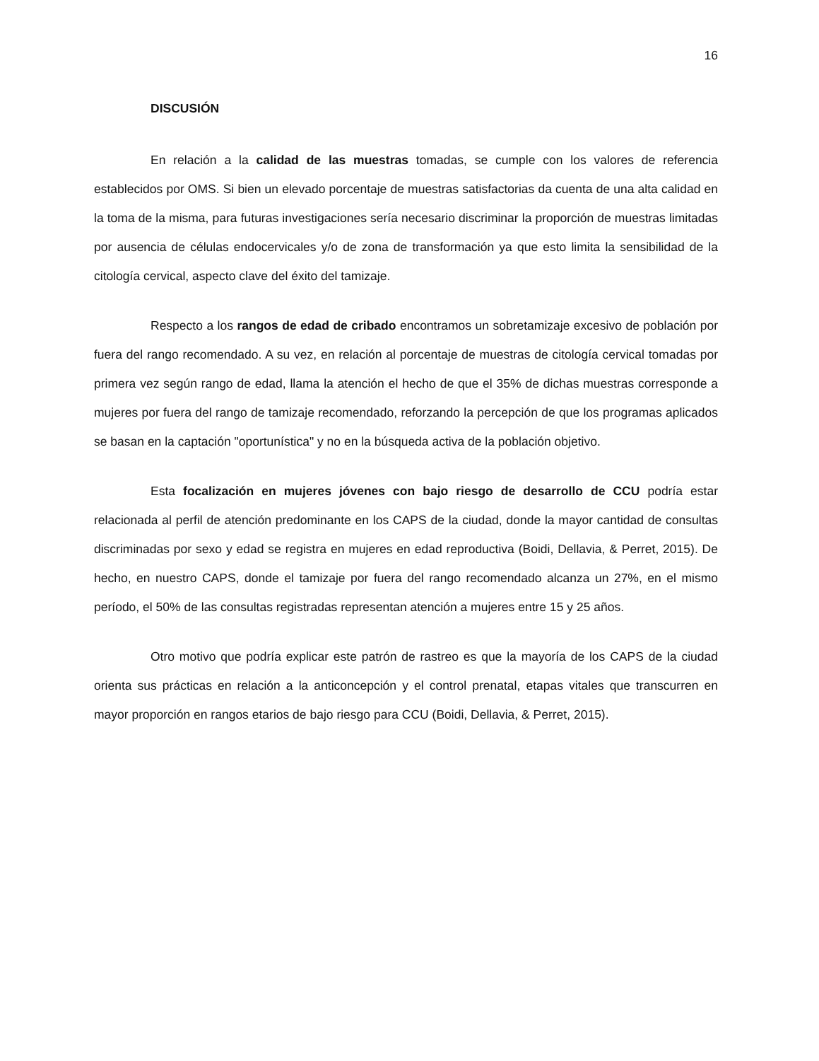16
DISCUSIÓN
En relación a la calidad de las muestras tomadas, se cumple con los valores de referencia establecidos por OMS. Si bien un elevado porcentaje de muestras satisfactorias da cuenta de una alta calidad en la toma de la misma, para futuras investigaciones sería necesario discriminar la proporción de muestras limitadas por ausencia de células endocervicales y/o de zona de transformación ya que esto limita la sensibilidad de la citología cervical, aspecto clave del éxito del tamizaje.
Respecto a los rangos de edad de cribado encontramos un sobretamizaje excesivo de población por fuera del rango recomendado. A su vez, en relación al porcentaje de muestras de citología cervical tomadas por primera vez según rango de edad, llama la atención el hecho de que el 35% de dichas muestras corresponde a mujeres por fuera del rango de tamizaje recomendado, reforzando la percepción de que los programas aplicados se basan en la captación "oportunística" y no en la búsqueda activa de la población objetivo.
Esta focalización en mujeres jóvenes con bajo riesgo de desarrollo de CCU podría estar relacionada al perfil de atención predominante en los CAPS de la ciudad, donde la mayor cantidad de consultas discriminadas por sexo y edad se registra en mujeres en edad reproductiva (Boidi, Dellavia, & Perret, 2015). De hecho, en nuestro CAPS, donde el tamizaje por fuera del rango recomendado alcanza un 27%, en el mismo período, el 50% de las consultas registradas representan atención a mujeres entre 15 y 25 años.
Otro motivo que podría explicar este patrón de rastreo es que la mayoría de los CAPS de la ciudad orienta sus prácticas en relación a la anticoncepción y el control prenatal, etapas vitales que transcurren en mayor proporción en rangos etarios de bajo riesgo para CCU (Boidi, Dellavia, & Perret, 2015).